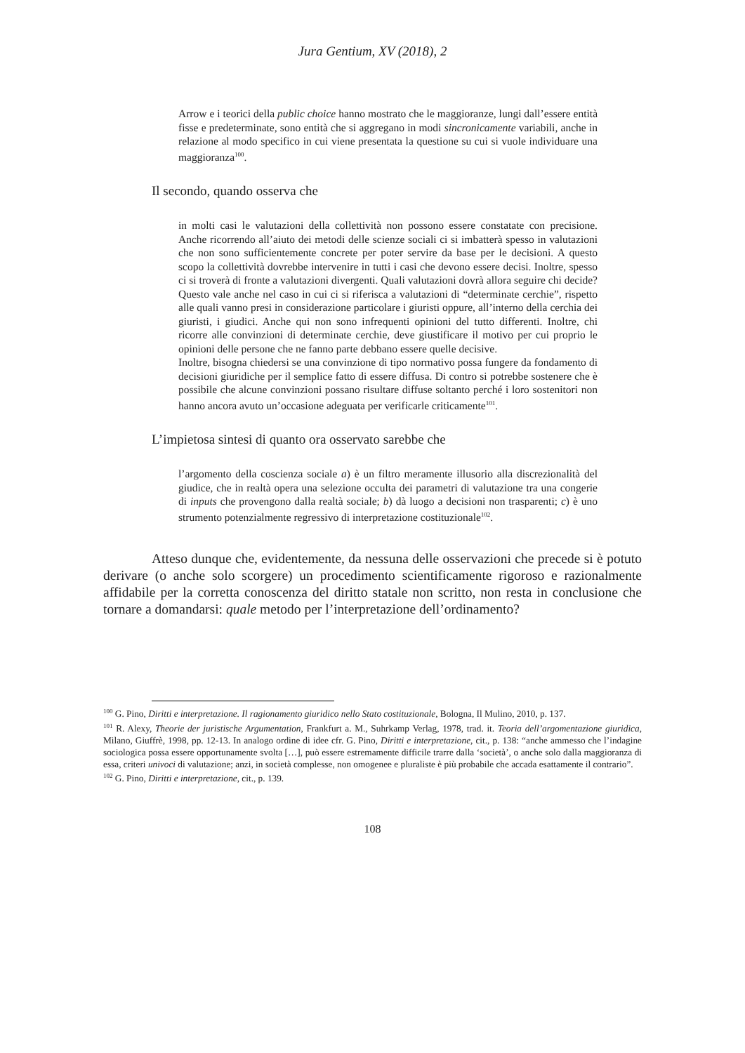Jura Gentium, XV (2018), 2
Arrow e i teorici della public choice hanno mostrato che le maggioranze, lungi dall’essere entità fisse e predeterminate, sono entità che si aggregano in modi sincronicamente variabili, anche in relazione al modo specifico in cui viene presentata la questione su cui si vuole individuare una maggioranza<sup>100</sup>.
Il secondo, quando osserva che
in molti casi le valutazioni della collettività non possono essere constatate con precisione. Anche ricorrendo all’aiuto dei metodi delle scienze sociali ci si imbatterà spesso in valutazioni che non sono sufficientemente concrete per poter servire da base per le decisioni. A questo scopo la collettività dovrebbe intervenire in tutti i casi che devono essere decisi. Inoltre, spesso ci si troverà di fronte a valutazioni divergenti. Quali valutazioni dovrà allora seguire chi decide? Questo vale anche nel caso in cui ci si riferisca a valutazioni di “determinate cerchie”, rispetto alle quali vanno presi in considerazione particolare i giuristi oppure, all’interno della cerchia dei giuristi, i giudici. Anche qui non sono infrequenti opinioni del tutto differenti. Inoltre, chi ricorre alle convinzioni di determinate cerchie, deve giustificare il motivo per cui proprio le opinioni delle persone che ne fanno parte debbano essere quelle decisive.
Inoltre, bisogna chiedersi se una convinzione di tipo normativo possa fungere da fondamento di decisioni giuridiche per il semplice fatto di essere diffusa. Di contro si potrebbe sostenere che è possibile che alcune convinzioni possano risultare diffuse soltanto perché i loro sostenitori non hanno ancora avuto un’occasione adeguata per verificarle criticamente<sup>101</sup>.
L’impietosa sintesi di quanto ora osservato sarebbe che
l’argomento della coscienza sociale a) è un filtro meramente illusorio alla discrezionalità del giudice, che in realtà opera una selezione occulta dei parametri di valutazione tra una congerie di inputs che provengono dalla realtà sociale; b) dà luogo a decisioni non trasparenti; c) è uno strumento potenzialmente regressivo di interpretazione costituzionale<sup>102</sup>.
Atteso dunque che, evidentemente, da nessuna delle osservazioni che precede si è potuto derivare (o anche solo scorgere) un procedimento scientificamente rigoroso e razionalmente affidabile per la corretta conoscenza del diritto statale non scritto, non resta in conclusione che tornare a domandarsi: quale metodo per l’interpretazione dell’ordinamento?
<sup>100</sup> G. Pino, Diritti e interpretazione. Il ragionamento giuridico nello Stato costituzionale, Bologna, Il Mulino, 2010, p. 137.
<sup>101</sup> R. Alexy, Theorie der juristische Argumentation, Frankfurt a. M., Suhrkamp Verlag, 1978, trad. it. Teoria dell’argomentazione giuridica, Milano, Giuffrè, 1998, pp. 12-13. In analogo ordine di idee cfr. G. Pino, Diritti e interpretazione, cit., p. 138: “anche ammesso che l’indagine sociologica possa essere opportunamente svolta […], può essere estremamente difficile trarre dalla ‘società’, o anche solo dalla maggioranza di essa, criteri univoci di valutazione; anzi, in società complesse, non omogenee e pluraliste è più probabile che accada esattamente il contrario”.
<sup>102</sup> G. Pino, Diritti e interpretazione, cit., p. 139.
108